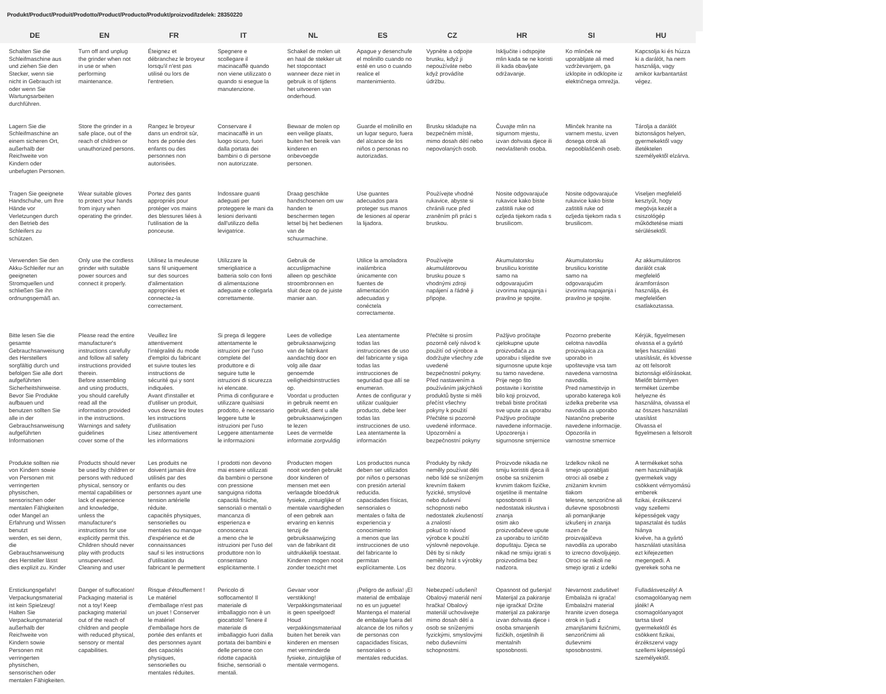Produkt/Product/Produit/Prodotto/Product/Producto/Produkt/proizvod/Izdelek: 28350220
| DE | EN | FR | IT | NL | ES | CZ | HR | SI | HU |
| --- | --- | --- | --- | --- | --- | --- | --- | --- | --- |
| Schalten Sie die Schleifmaschine aus und ziehen Sie den Stecker, wenn sie nicht in Gebrauch ist oder wenn Sie Wartungsarbeiten durchführen. | Turn off and unplug the grinder when not in use or when performing maintenance. | Éteignez et débranchez le broyeur lorsqu'il n'est pas utilisé ou lors de l'entretien. | Spegnere e scollegare il macinacaffè quando non viene utilizzato o quando si esegue la manutenzione. | Schakel de molen uit en haal de stekker uit het stopcontact wanneer deze niet in gebruik is of tijdens het uitvoeren van onderhoud. | Apague y desenchufe el molinillo cuando no esté en uso o cuando realice el mantenimiento. | Vypněte a odpojte brusku, když ji nepoužíváte nebo když provádíte údržbu. | Isključite i odspojite mlin kada se ne koristi ili kada obavljate održavanje. | Ko mlinček ne uporabljate ali med vzdrževanjem, ga izklopite in odklopite iz električnega omrežja. | Kapcsolja ki és húzza ki a darálót, ha nem használja, vagy amikor karbantartást végez. |
| Lagern Sie die Schleifmaschine an einem sicheren Ort, außerhalb der Reichweite von Kindern oder unbefugten Personen. | Store the grinder in a safe place, out of the reach of children or unauthorized persons. | Rangez le broyeur dans un endroit sûr, hors de portée des enfants ou des personnes non autorisées. | Conservare il macinacaffè in un luogo sicuro, fuori dalla portata dei bambini o di persone non autorizzate. | Bewaar de molen op een veilige plaats, buiten het bereik van kinderen en onbevoegde personen. | Guarde el molinillo en un lugar seguro, fuera del alcance de los niños o personas no autorizadas. | Brusku skladujte na bezpečném místě, mimo dosah dětí nebo nepovolaných osob. | Čuvajte mlin na sigurnom mjestu, izvan dohvata djece ili neovlaštenih osoba. | Mlinček hranite na varnem mestu, izven dosega otrok ali nepooblaščenih oseb. | Tárolja a darálót biztonságos helyen, gyermekektől vagy illetéktelen személyektől elzárva. |
| Tragen Sie geeignete Handschuhe, um Ihre Hände vor Verletzungen durch den Betrieb des Schleifers zu schützen. | Wear suitable gloves to protect your hands from injury when operating the grinder. | Portez des gants appropriés pour protéger vos mains des blessures liées à l'utilisation de la ponceuse. | Indossare guanti adeguati per proteggere le mani da lesioni derivanti dall'utilizzo della levigatrice. | Draag geschikte handschoenen om uw handen te beschermen tegen letsel bij het bedienen van de schuurmachine. | Use guantes adecuados para proteger sus manos de lesiones al operar la lijadora. | Používejte vhodné rukavice, abyste si chránili ruce před zraněním při práci s bruskou. | Nosite odgovarajuće rukavice kako biste zaštitili ruke od ozljeda tijekom rada s brusilicom. | Nosite odgovarajuće rukavice kako biste zaštitili ruke od ozljeda tijekom rada s brusilicom. | Viseljen megfelelő kesztyűt, hogy megóvja kezét a csiszológép működtetése miatti sérülésektől. |
| Verwenden Sie den Akku-Schleifer nur an geeigneten Stromquellen und schließen Sie ihn ordnungsgemäß an. | Only use the cordless grinder with suitable power sources and connect it properly. | Utilisez la meuleuse sans fil uniquement sur des sources d'alimentation appropriées et connectez-la correctement. | Utilizzare la smerigliatrice a batteria solo con fonti di alimentazione adeguate e collegarla correttamente. | Gebruik de accuslijpmachine alleen op geschikte stroombronnen en sluit deze op de juiste manier aan. | Utilice la amoladora inalámbrica únicamente con fuentes de alimentación adecuadas y conéctela correctamente. | Používejte akumulátorovou brusku pouze s vhodnými zdroji napájení a řádně ji připojte. | Akumulatorsku brusilicu koristite samo na odgovarajućim izvorima napajanja i pravilno je spojite. | Akumulatorsku brusilicu koristite samo na odgovarajućim izvorima napajanja i pravilno je spojite. | Az akkumulátoros darálót csak megfelelő áramforráson használja, és megfelelően csatlakoztassa. |
| Bitte lesen Sie die gesamte Gebrauchsanweisung des Herstellers sorgfältig durch und befolgen Sie alle dort aufgeführten Sicherheitshinweise. Bevor Sie Produkte aufbauen und benutzen sollten Sie alle in der Gebrauchsanweisung aufgeführten Informationen | Please read the entire manufacturer's instructions carefully and follow all safety instructions provided therein. Before assembling and using products, you should carefully read all the information provided in the instructions. Warnings and safety guidelines cover some of the | Veuillez lire attentivement l'intégralité du mode d'emploi du fabricant et suivre toutes les instructions de sécurité qui y sont indiquées. Avant d'installer et d'utiliser un produit, vous devez lire toutes les instructions d'utilisation Lisez attentivement les informations | Si prega di leggere attentamente le istruzioni per l'uso complete del produttore e di seguire tutte le istruzioni di sicurezza ivi elencate. Prima di configurare e utilizzare qualsiasi prodotto, è necessario leggere tutte le istruzioni per l'uso Leggere attentamente le informazioni | Lees de volledige gebruiksaanwijzing van de fabrikant aandachtig door en volg alle daar genoemde veiligheidsinstructies op. Voordat u producten in gebruik neemt en gebruikt, dient u alle gebruiksaanwijzingen te lezen Lees de vermelde informatie zorgvuldig | Lea atentamente todas las instrucciones de uso del fabricante y siga todas las instrucciones de seguridad que allí se enumeran. Antes de configurar y utilizar cualquier producto, debe leer todas las instrucciones de uso. Lea atentamente la información | Přečtěte si prosím pozorně celý návod k použití od výrobce a dodržujte všechny zde uvedené bezpečnostní pokyny. Před nastavením a používáním jakýchkoli produktů byste si měli přečíst všechny pokyny k použití Přečtěte si pozorně uvedené informace. Upozornění a bezpečnostní pokyny | Pažljivo pročitajte cjelokupne upute proizvođača za uporabu i slijedite sve sigurnosne upute koje su tamo navedene. Prije nego što postavite i koristite bilo koji proizvod, trebali biste pročitati sve upute za uporabu Pažljivo pročitajte navedene informacije. Upozorenja i sigurnosne smjernice | Pozorno preberite celotna navodila proizvajalca za uporabo in upoštevajte vsa tam navedena varnostna navodila. Pred namestitvijo in uporabo katerega koli izdelka preberite vsa navodila za uporabo Natančno preberite navedene informacije. Opozorila in varnostne smernice | Kérjük, figyelmesen olvassa el a gyártó teljes használati utasítását, és kövesse az ott felsorolt biztonsági előírásokat. Mielőtt bármilyen terméket üzembe helyezne és használna, olvassa el az összes használati utasítást Olvassa el figyelmesen a felsorolt |
| Produkte sollten nie von Kindern sowie von Personen mit verringerten physischen, sensorischen oder mentalen Fähigkeiten oder Mangel an Erfahrung und Wissen benutzt werden, es sei denn, die Gebrauchsanweisung des Hersteller lässt dies explizit zu. Kinder | Products should never be used by children or persons with reduced physical, sensory or mental capabilities or lack of experience and knowledge, unless the manufacturer's instructions for use explicitly permit this. Children should never play with products unsupervised. Cleaning and user | Les produits ne doivent jamais être utilisés par des enfants ou des personnes ayant une tension artérielle réduite. capacités physiques, sensorielles ou mentales ou manque d'expérience et de connaissances sauf si les instructions d'utilisation du fabricant le permettent | I prodotti non devono mai essere utilizzati da bambini o persone con pressione sanguigna ridotta capacità fisiche, sensoriali o mentali o mancanza di esperienza e conoscenza a meno che le istruzioni per l'uso del produttore non lo consentano esplicitamente. I | Producten mogen nooit worden gebruikt door kinderen of mensen met een verlaagde bloeddruk fysieke, zintuiglijke of mentale vaardigheden of een gebrek aan ervaring en kennis tenzij de gebruiksaanwijzing van de fabrikant dit uitdrukkelijk toestaat. Kinderen mogen nooit zonder toezicht met | Los productos nunca deben ser utilizados por niños o personas con presión arterial reducida. capacidades físicas, sensoriales o mentales o falta de experiencia y conocimiento a menos que las instrucciones de uso del fabricante lo permitan explícitamente. Los | Produkty by nikdy neměly používat děti nebo lidé se sníženým krevním tlakem fyzické, smyslové nebo duševní schopnosti nebo nedostatek zkušeností a znalostí pokud to návod výrobce k použití výslovně nepovoluje. Děti by si nikdy neměly hrát s výrobky bez dozoru. | Proizvode nikada ne smiju koristiti djeca ili osobe sa sniženim krvnim tlakom fizičke, osjetilne ili mentalne sposobnosti ili nedostatak iskustva i znanja osim ako proizvođačeve upute za uporabu to izričito dopuštaju. Djeca se nikad ne smiju igrati s proizvodima bez nadzora. | Izdelkov nikoli ne smejo uporabljati otroci ali osebe z znižanim krvnim tlakom telesne, senzorične ali duševne sposobnosti ali pomanjkanje izkušenj in znanja razen če proizvajalčeva navodila za uporabo to izrecno dovoljujejo. Otroci se nikoli ne smejo igrati z izdelki | A termékeket soha nem használhatják gyermekek vagy csökkent vérnyomású emberek fizikai, érzékszervi vagy szellemi képességek vagy tapasztalat és tudás hiánya kivéve, ha a gyártó használati utasítása ezt kifejezetten megengedi. A gyerekek soha ne |
| Erstickungsgefahr! Verpackungsmaterial ist kein Spielzeug! Halten Sie Verpackungsmaterial außerhalb der Reichweite von Kindern sowie Personen mit verringerten physischen, sensorischen oder mentalen Fähigkeiten. | Danger of suffocation! Packaging material is not a toy! Keep packaging material out of the reach of children and people with reduced physical, sensory or mental capabilities. | Risque d'étouffement ! Le matériel d'emballage n'est pas un jouet ! Conserver le matériel d'emballage hors de portée des enfants et des personnes ayant des capacités physiques, sensorielles ou mentales réduites. | Pericolo di soffocamento! Il materiale di imballaggio non è un giocattolo! Tenere il materiale di imballaggio fuori dalla portata dei bambini e delle persone con ridotte capacità fisiche, sensoriali o mentali. | Gevaar voor verstikking! Verpakkingsmateriaal is geen speelgoed! Houd verpakkingsmateriaal buiten het bereik van kinderen en mensen met verminderde fysieke, zintuiglijke of mentale vermogens. | ¡Peligro de asfixia! ¡El material de embalaje no es un juguete! Mantenga el material de embalaje fuera del alcance de los niños y de personas con capacidades físicas, sensoriales o mentales reducidas. | Nebezpečí udušení! Obalový materiál není hračka! Obalový materiál uchovávejte mimo dosah dětí a osob se sníženými fyzickými, smyslovými nebo duševními schopnostmi. | Opasnost od gušenja! Materijal za pakiranje nije igračka! Držite materijal za pakiranje izvan dohvata djece i osoba smanjenih fizičkih, osjetilnih ili mentalnih sposobnosti. | Nevarnost zadušitve! Embalaža ni igrača! Embalažni material hranite izven dosega otrok in ljudi z zmanjšanimi fizičnimi, senzoričnimi ali duševnimi sposobnostmi. | Fulladásveszély! A csomagolóanyag nem játék! A csomagolóanyagot tartsa távol gyermekektől és csökkent fizikai, érzékszervi vagy szellemi képességű személyektől. |